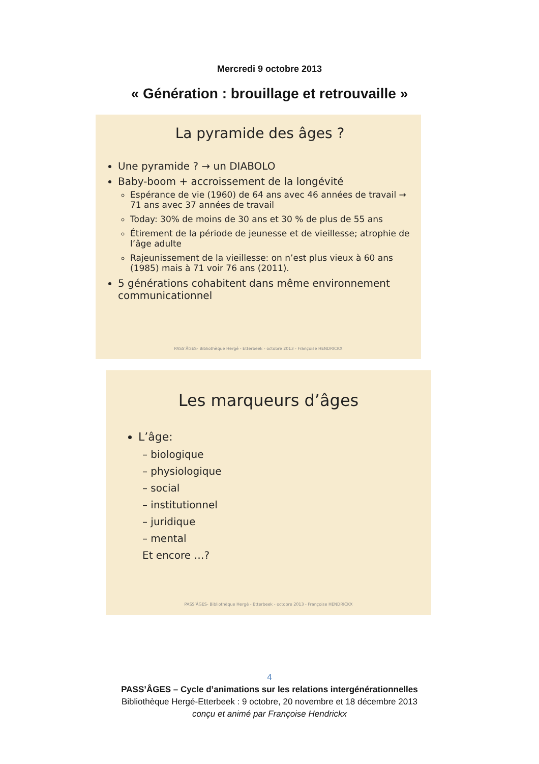Mercredi 9 octobre 2013
« Génération : brouillage et retrouvaille »
La pyramide des âges ?
Une pyramide ? → un DIABOLO
Baby-boom + accroissement de la longévité
Espérance de vie (1960) de 64 ans avec 46 années de travail → 71 ans avec 37 années de travail
Today: 30% de moins de 30 ans et 30 % de plus de 55 ans
Étirement de la période de jeunesse et de vieillesse; atrophie de l’âge adulte
Rajeunissement de la vieillesse: on n’est plus vieux à 60 ans (1985) mais à 71 voir 76 ans (2011).
5 générations cohabitent dans même environnement communicationnel
PASS’ÂGES- Bibliothèque Hergé - Etterbeek - octobre 2013 - Françoise HENDRICKX
Les marqueurs d’âges
L’âge:
– biologique
– physiologique
– social
– institutionnel
– juridique
– mental
Et encore …?
PASS’ÂGES- Bibliothèque Hergé - Etterbeek - octobre 2013 - Françoise HENDRICKX
4
PASS’ÂGES – Cycle d’animations sur les relations intergénérationnelles
Bibliothèque Hergé-Etterbeek : 9 octobre, 20 novembre et 18 décembre 2013
conçu et animé par Françoise Hendrickx